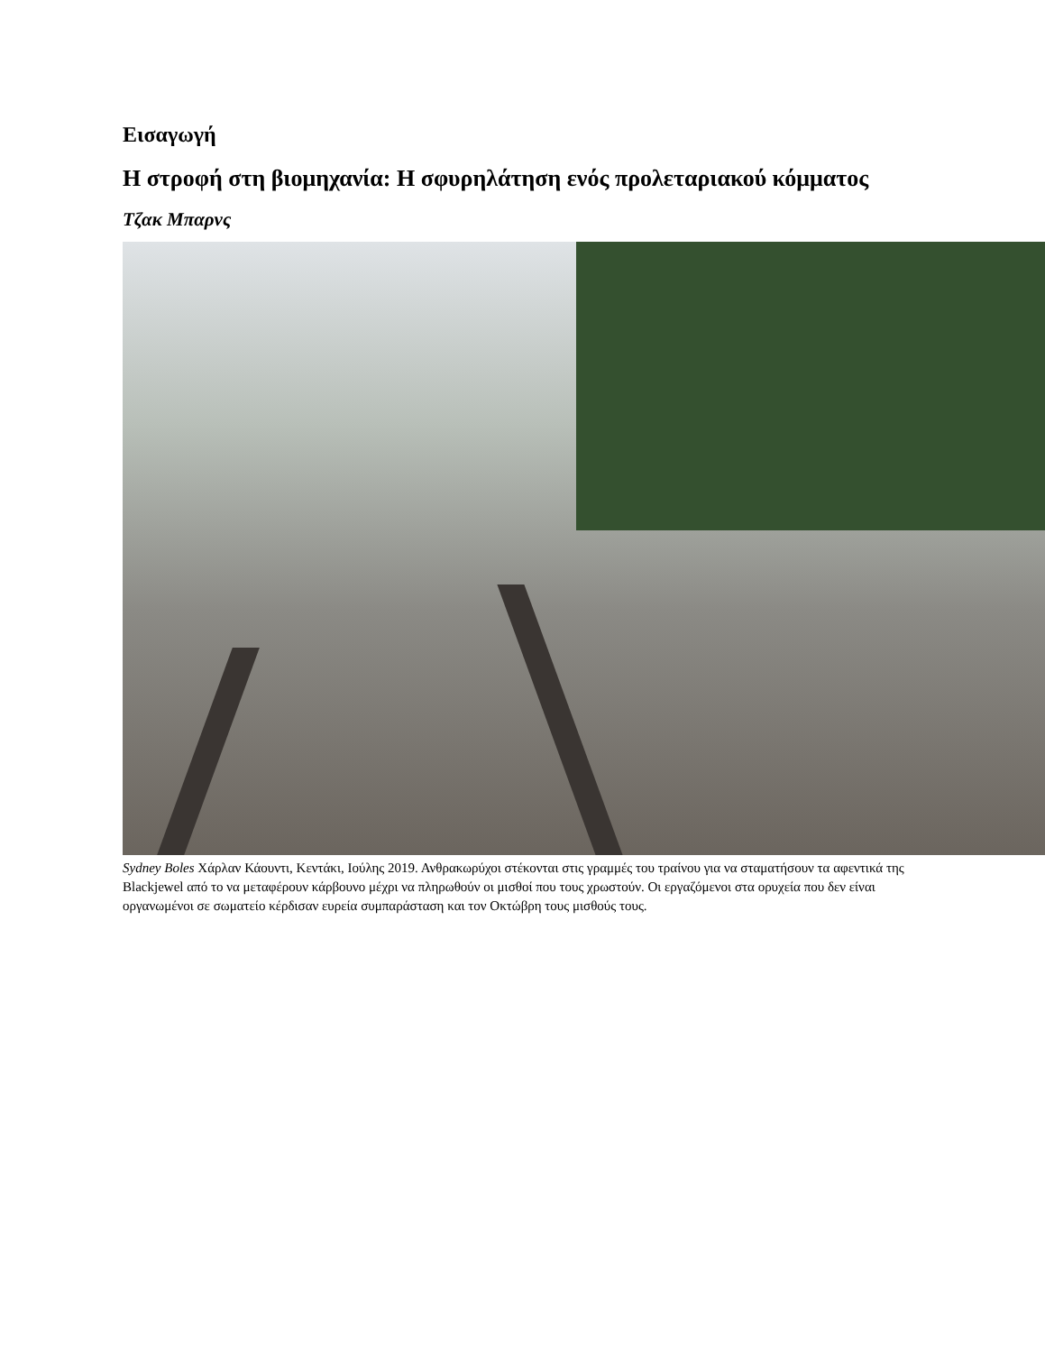Εισαγωγή
Η στροφή στη βιομηχανία: Η σφυρηλάτηση ενός προλεταριακού κόμματος
Τζακ Μπαρνς
Sydney Boles Χάρλαν Κάουντι, Κεντάκι, Ιούλης 2019. Ανθρακωρύχοι στέκονται στις γραμμές του τραίνου για να σταματήσουν τα αφεντικά της Blackjewel από το να μεταφέρουν κάρβουνο μέχρι να πληρωθούν οι μισθοί που τους χρωστούν. Οι εργαζόμενοι στα ορυχεία που δεν είναι οργανωμένοι σε σωματείο κέρδισαν ευρεία συμπαράσταση και τον Οκτώβρη τους μισθούς τους.